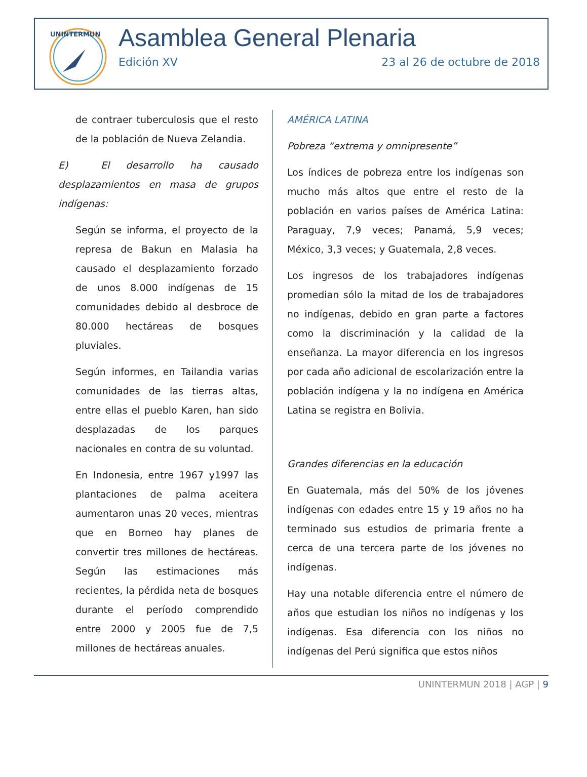UNINTERMUN
Asamblea General Plenaria
Edición XV 23 al 26 de octubre de 2018
de contraer tuberculosis que el resto de la población de Nueva Zelandia.
E) El desarrollo ha causado desplazamientos en masa de grupos indígenas:
Según se informa, el proyecto de la represa de Bakun en Malasia ha causado el desplazamiento forzado de unos 8.000 indígenas de 15 comunidades debido al desbroce de 80.000 hectáreas de bosques pluviales.
Según informes, en Tailandia varias comunidades de las tierras altas, entre ellas el pueblo Karen, han sido desplazadas de los parques nacionales en contra de su voluntad.
En Indonesia, entre 1967 y1997 las plantaciones de palma aceitera aumentaron unas 20 veces, mientras que en Borneo hay planes de convertir tres millones de hectáreas. Según las estimaciones más recientes, la pérdida neta de bosques durante el período comprendido entre 2000 y 2005 fue de 7,5 millones de hectáreas anuales.
AMÉRICA LATINA
Pobreza “extrema y omnipresente”
Los índices de pobreza entre los indígenas son mucho más altos que entre el resto de la población en varios países de América Latina: Paraguay, 7,9 veces; Panamá, 5,9 veces; México, 3,3 veces; y Guatemala, 2,8 veces.
Los ingresos de los trabajadores indígenas promedian sólo la mitad de los de trabajadores no indígenas, debido en gran parte a factores como la discriminación y la calidad de la enseñanza. La mayor diferencia en los ingresos por cada año adicional de escolarización entre la población indígena y la no indígena en América Latina se registra en Bolivia.
Grandes diferencias en la educación
En Guatemala, más del 50% de los jóvenes indígenas con edades entre 15 y 19 años no ha terminado sus estudios de primaria frente a cerca de una tercera parte de los jóvenes no indígenas.
Hay una notable diferencia entre el número de años que estudian los niños no indígenas y los indígenas. Esa diferencia con los niños no indígenas del Perú significa que estos niños
UNINTERMUN 2018 | AGP | 9